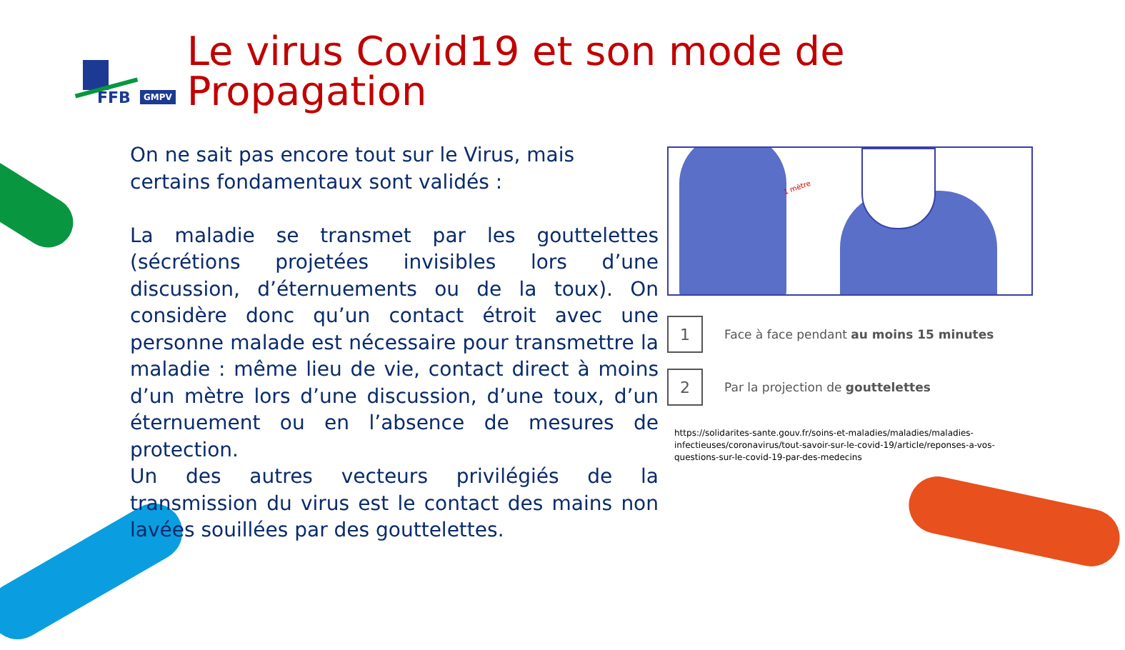FFB GMPV
Le virus Covid19 et son mode de Propagation
On ne sait pas encore tout sur le Virus, mais certains fondamentaux sont validés :
La maladie se transmet par les gouttelettes (sécrétions projetées invisibles lors d’une discussion, d’éternuements ou de la toux). On considère donc qu’un contact étroit avec une personne malade est nécessaire pour transmettre la maladie : même lieu de vie, contact direct à moins d’un mètre lors d’une discussion, d’une toux, d’un éternuement ou en l’absence de mesures de protection.
Un des autres vecteurs privilégiés de la transmission du virus est le contact des mains non lavées souillées par des gouttelettes.
1 mètre
1
Face à face pendant au moins 15 minutes
2
Par la projection de gouttelettes
https://solidarites-sante.gouv.fr/soins-et-maladies/maladies/maladies-infectieuses/coronavirus/tout-savoir-sur-le-covid-19/article/reponses-a-vos-questions-sur-le-covid-19-par-des-medecins